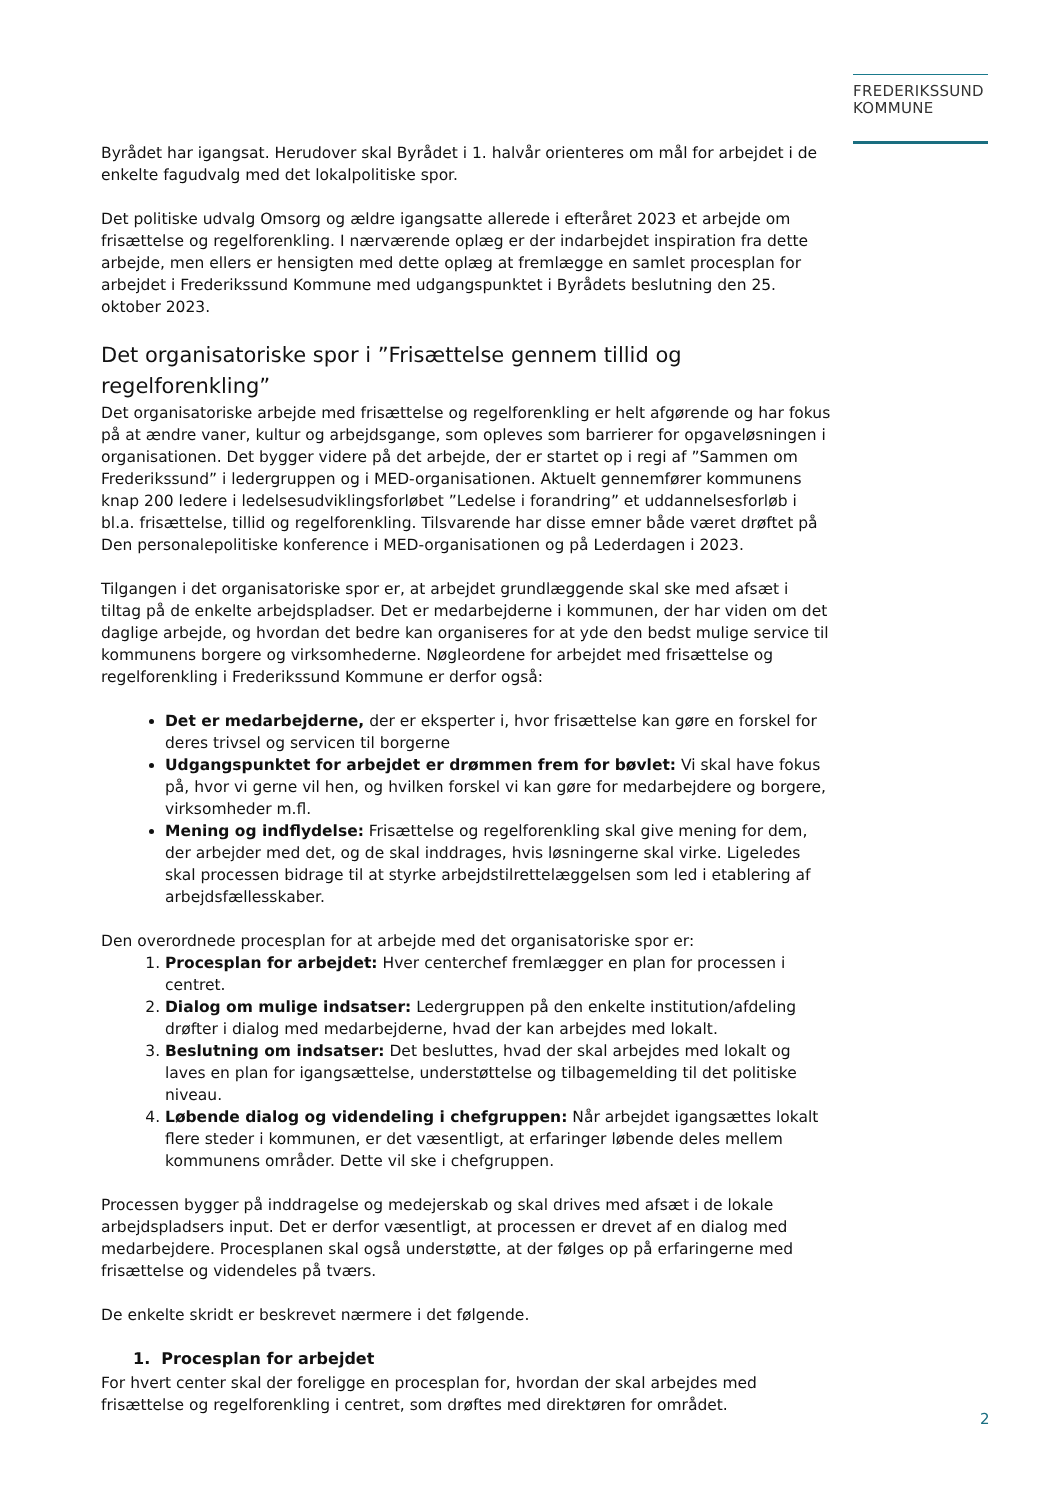FREDERIKSSUND
KOMMUNE
Byrådet har igangsat. Herudover skal Byrådet i 1. halvår orienteres om mål for arbejdet i de enkelte fagudvalg med det lokalpolitiske spor.
Det politiske udvalg Omsorg og ældre igangsatte allerede i efteråret 2023 et arbejde om frisættelse og regelforenkling. I nærværende oplæg er der indarbejdet inspiration fra dette arbejde, men ellers er hensigten med dette oplæg at fremlægge en samlet procesplan for arbejdet i Frederikssund Kommune med udgangspunktet i Byrådets beslutning den 25. oktober 2023.
Det organisatoriske spor i ”Frisættelse gennem tillid og regelforenkling”
Det organisatoriske arbejde med frisættelse og regelforenkling er helt afgørende og har fokus på at ændre vaner, kultur og arbejdsgange, som opleves som barrierer for opgaveløsningen i organisationen. Det bygger videre på det arbejde, der er startet op i regi af ”Sammen om Frederikssund” i ledergruppen og i MED-organisationen. Aktuelt gennemfører kommunens knap 200 ledere i ledelsesudviklingsforløbet ”Ledelse i forandring” et uddannelsesforløb i bl.a. frisættelse, tillid og regelforenkling. Tilsvarende har disse emner både været drøftet på Den personalepolitiske konference i MED-organisationen og på Lederdagen i 2023.
Tilgangen i det organisatoriske spor er, at arbejdet grundlæggende skal ske med afsæt i tiltag på de enkelte arbejdspladser. Det er medarbejderne i kommunen, der har viden om det daglige arbejde, og hvordan det bedre kan organiseres for at yde den bedst mulige service til kommunens borgere og virksomhederne. Nøgleordene for arbejdet med frisættelse og regelforenkling i Frederikssund Kommune er derfor også:
Det er medarbejderne, der er eksperter i, hvor frisættelse kan gøre en forskel for deres trivsel og servicen til borgerne
Udgangspunktet for arbejdet er drømmen frem for bøvlet: Vi skal have fokus på, hvor vi gerne vil hen, og hvilken forskel vi kan gøre for medarbejdere og borgere, virksomheder m.fl.
Mening og indflydelse: Frisættelse og regelforenkling skal give mening for dem, der arbejder med det, og de skal inddrages, hvis løsningerne skal virke. Ligeledes skal processen bidrage til at styrke arbejdstilrettelæggelsen som led i etablering af arbejdsfællesskaber.
Den overordnede procesplan for at arbejde med det organisatoriske spor er:
1. Procesplan for arbejdet: Hver centerchef fremlægger en plan for processen i centret.
2. Dialog om mulige indsatser: Ledergruppen på den enkelte institution/afdeling drøfter i dialog med medarbejderne, hvad der kan arbejdes med lokalt.
3. Beslutning om indsatser: Det besluttes, hvad der skal arbejdes med lokalt og laves en plan for igangsættelse, understøttelse og tilbagemelding til det politiske niveau.
4. Løbende dialog og videndeling i chefgruppen: Når arbejdet igangsættes lokalt flere steder i kommunen, er det væsentligt, at erfaringer løbende deles mellem kommunens områder. Dette vil ske i chefgruppen.
Processen bygger på inddragelse og medejerskab og skal drives med afsæt i de lokale arbejdspladsers input. Det er derfor væsentligt, at processen er drevet af en dialog med medarbejdere. Procesplanen skal også understøtte, at der følges op på erfaringerne med frisættelse og videndeles på tværs.
De enkelte skridt er beskrevet nærmere i det følgende.
1. Procesplan for arbejdet
For hvert center skal der foreligge en procesplan for, hvordan der skal arbejdes med frisættelse og regelforenkling i centret, som drøftes med direktøren for området.
2